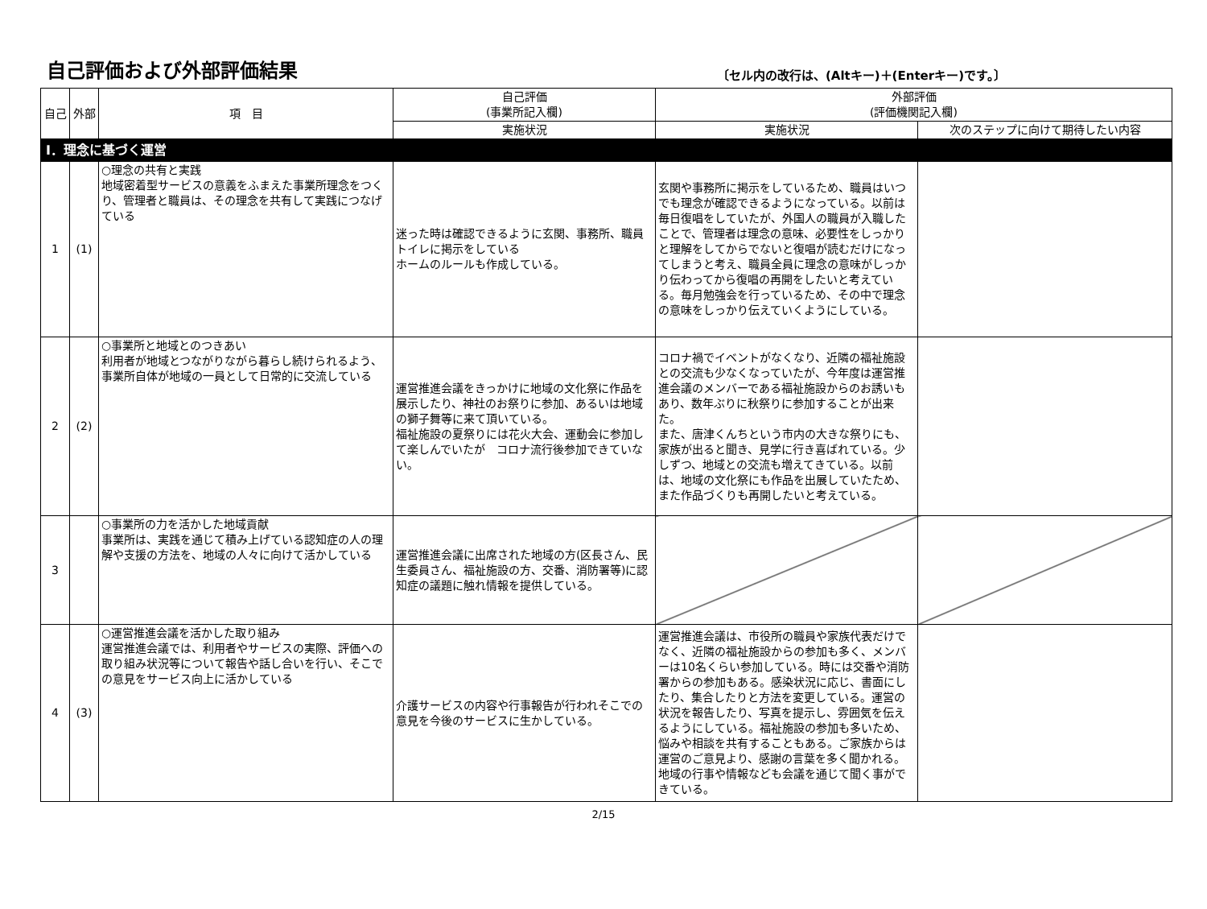自己評価および外部評価結果
〔セル内の改行は、(Altキー)＋(Enterキー)です。〕
| 自己 | 外部 | 項 目 | 自己評価 (事業所記入欄) | 外部評価 (評価機関記入欄) | |
| --- | --- | --- | --- | --- | --- |
| | | | 実施状況 | 実施状況 | 次のステップに向けて期待したい内容 |
| Ⅰ．理念に基づく運営 | | | | | |
| 1 | (1) | ○理念の共有と実践 地域密着型サービスの意義をふまえた事業所理念をつくり、管理者と職員は、その理念を共有して実践につなげている | 迷った時は確認できるように玄関、事務所、職員トイレに掲示をしている ホームのルールも作成している。 | 玄関や事務所に掲示をしているため、職員はいつでも理念が確認できるようになっている。以前は毎日復唱をしていたが、外国人の職員が入職したことで、管理者は理念の意味、必要性をしっかりと理解をしてからでないと復唱が読むだけになってしまうと考え、職員全員に理念の意味がしっかり伝わってから復唱の再開をしたいと考えている。毎月勉強会を行っているため、その中で理念の意味をしっかり伝えていくようにしている。 | |
| 2 | (2) | ○事業所と地域とのつきあい 利用者が地域とつながりながら暮らし続けられるよう、事業所自体が地域の一員として日常的に交流している | 運営推進会議をきっかけに地域の文化祭に作品を展示したり、神社のお祭りに参加、あるいは地域の獅子舞等に来て頂いている。 福祉施設の夏祭りには花火大会、運動会に参加して楽しんでいたが コロナ流行後参加できていない。 | コロナ禍でイベントがなくなり、近隣の福祉施設との交流も少なくなっていたが、今年度は運営推進会議のメンバーである福祉施設からのお誘いもあり、数年ぶりに秋祭りに参加することが出来た。 また、唐津くんちという市内の大きな祭りにも、家族が出ると聞き、見学に行き喜ばれている。少しずつ、地域との交流も増えてきている。以前は、地域の文化祭にも作品を出展していたため、また作品づくりも再開したいと考えている。 | |
| 3 | | ○事業所の力を活かした地域貢献 事業所は、実践を通じて積み上げている認知症の人の理解や支援の方法を、地域の人々に向けて活かしている | 運営推進会議に出席された地域の方(区長さん、民生委員さん、福祉施設の方、交番、消防署等)に認知症の議題に触れ情報を提供している。 | | |
| 4 | (3) | ○運営推進会議を活かした取り組み 運営推進会議では、利用者やサービスの実際、評価への取り組み状況等について報告や話し合いを行い、そこでの意見をサービス向上に活かしている | 介護サービスの内容や行事報告が行われそこでの意見を今後のサービスに生かしている。 | 運営推進会議は、市役所の職員や家族代表だけでなく、近隣の福祉施設からの参加も多く、メンバーは10名くらい参加している。時には交番や消防署からの参加もある。感染状況に応じ、書面にしたり、集合したりと方法を変更している。運営の状況を報告したり、写真を提示し、雰囲気を伝えるようにしている。福祉施設の参加も多いため、悩みや相談を共有することもある。ご家族からは運営のご意見より、感謝の言葉を多く聞かれる。地域の行事や情報なども会議を通じて聞く事ができている。 | |
2/15